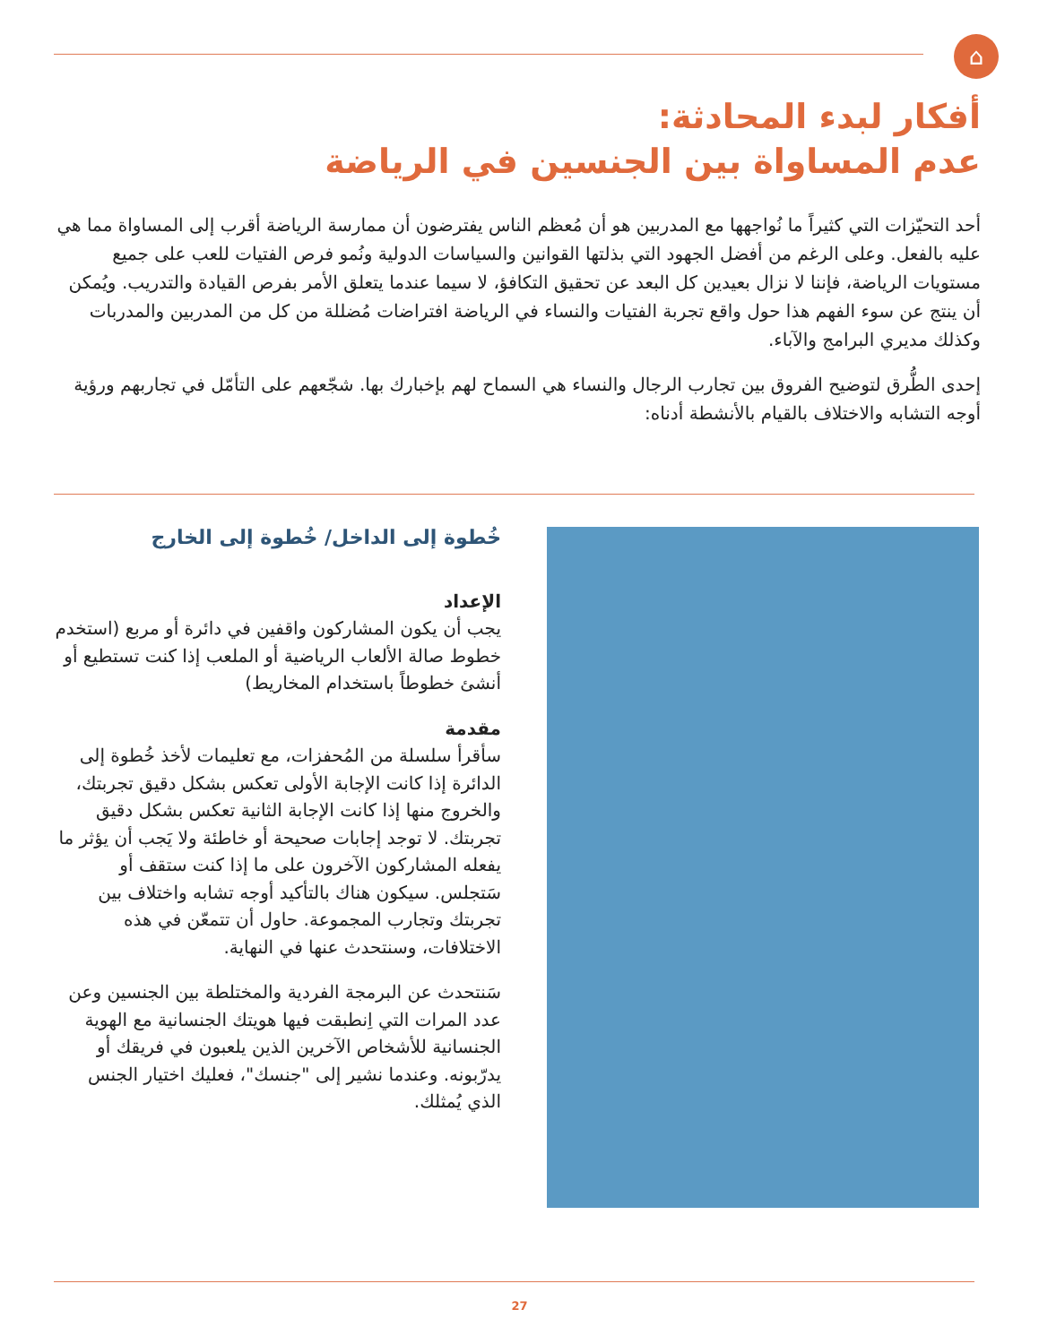⌂
أفكار لبدء المحادثة:
عدم المساواة بين الجنسين في الرياضة
أحد التحيّزات التي كثيراً ما نُواجهها مع المدربين هو أن مُعظم الناس يفترضون أن ممارسة الرياضة أقرب إلى المساواة مما هي عليه بالفعل. وعلى الرغم من أفضل الجهود التي بذلتها القوانين والسياسات الدولية ونُمو فرص الفتيات للعب على جميع مستويات الرياضة، فإننا لا نزال بعيدين كل البعد عن تحقيق التكافؤ، لا سيما عندما يتعلق الأمر بفرص القيادة والتدريب. ويُمكن أن ينتج عن سوء الفهم هذا حول واقع تجربة الفتيات والنساء في الرياضة افتراضات مُضللة من كل من المدربين والمدربات وكذلك مديري البرامج والآباء.
إحدى الطُّرق لتوضيح الفروق بين تجارب الرجال والنساء هي السماح لهم بإخبارك بها. شجّعهم على التأمّل في تجاربهم ورؤية أوجه التشابه والاختلاف بالقيام بالأنشطة أدناه:
خُطوة إلى الداخل/ خُطوة إلى الخارج
الإعداد
يجب أن يكون المشاركون واقفين في دائرة أو مربع (استخدم خطوط صالة الألعاب الرياضية أو الملعب إذا كنت تستطيع أو أنشئ خطوطاً باستخدام المخاريط)
مقدمة
سأقرأ سلسلة من المُحفزات، مع تعليمات لأخذ خُطوة إلى الدائرة إذا كانت الإجابة الأولى تعكس بشكل دقيق تجربتك، والخروج منها إذا كانت الإجابة الثانية تعكس بشكل دقيق تجربتك. لا توجد إجابات صحيحة أو خاطئة ولا يَجب أن يؤثر ما يفعله المشاركون الآخرون على ما إذا كنت ستقف أو سَتجلس. سيكون هناك بالتأكيد أوجه تشابه واختلاف بين تجربتك وتجارب المجموعة. حاول أن تتمعّن في هذه الاختلافات، وسنتحدث عنها في النهاية.
سَنتحدث عن البرمجة الفردية والمختلطة بين الجنسين وعن عدد المرات التي اِنطبقت فيها هويتك الجنسانية مع الهوية الجنسانية للأشخاص الآخرين الذين يلعبون في فريقك أو يدرّبونه. وعندما نشير إلى "جنسك"، فعليك اختيار الجنس الذي يُمثلك.
27